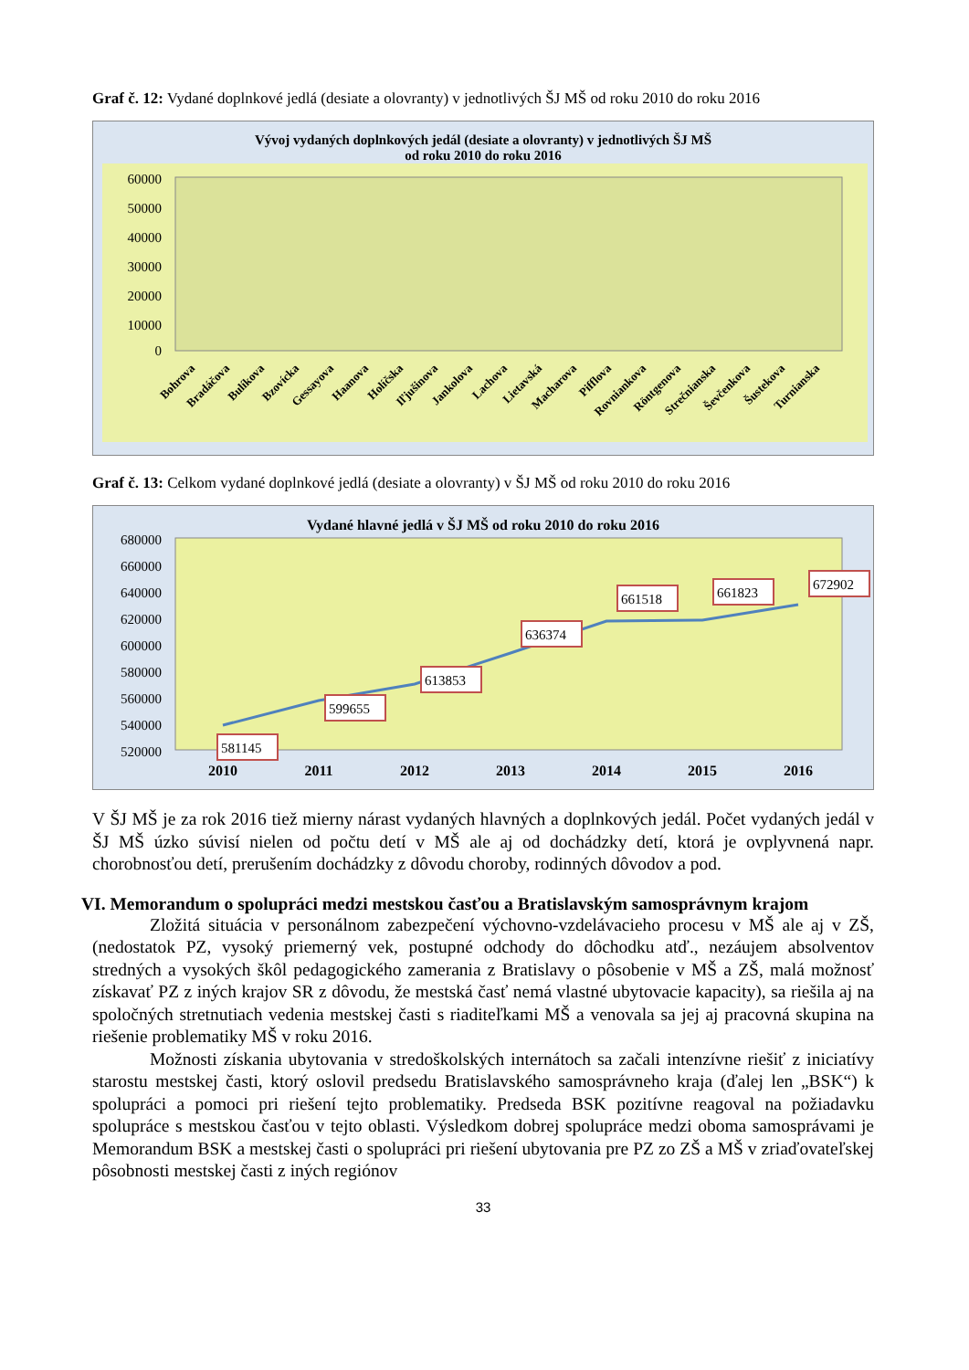Graf č. 12: Vydané doplnkové jedlá (desiate a olovranty) v jednotlivých ŠJ MŠ od roku 2010 do roku 2016
Vývoj vydaných doplnkových jedál (desiate a olovranty) v jednotlivých ŠJ MŠ
od roku 2010 do roku 2016
60000
50000
40000
30000
20000
10000
0
Bohrova
Bradáčova
Bulíkova
Bzovícka
Gessayova
Haanova
Holíčska
Iľjušinova
Jankolova
Lachova
Lietavská
Macharova
Pifflova
Rovniankova
Röntgenova
Strečnianska
Ševčenkova
Šustekova
Turnianska
Graf č. 13: Celkom vydané doplnkové jedlá (desiate a olovranty) v ŠJ MŠ od roku 2010 do roku 2016
Vydané hlavné jedlá v ŠJ MŠ od roku 2010 do roku 2016
680000
660000
640000
620000
600000
580000
560000
540000
520000
581145
599655
613853
636374
661518
661823
672902
2010
2011
2012
2013
2014
2015
2016
V ŠJ MŠ je za rok 2016 tiež mierny nárast vydaných hlavných a doplnkových jedál. Počet vydaných jedál v ŠJ MŠ úzko súvisí nielen od počtu detí v MŠ ale aj od dochádzky detí, ktorá je ovplyvnená napr. chorobnosťou detí, prerušením dochádzky z dôvodu choroby, rodinných dôvodov a pod.
VI. Memorandum o spolupráci medzi mestskou časťou a Bratislavským samosprávnym krajom
Zložitá situácia v personálnom zabezpečení výchovno-vzdelávacieho procesu v MŠ ale aj v ZŠ, (nedostatok PZ, vysoký priemerný vek, postupné odchody do dôchodku atď., nezáujem absolventov stredných a vysokých škôl pedagogického zamerania z Bratislavy o pôsobenie v MŠ a ZŠ, malá možnosť získavať PZ z iných krajov SR z dôvodu, že mestská časť nemá vlastné ubytovacie kapacity), sa riešila aj na spoločných stretnutiach vedenia mestskej časti s riaditeľkami MŠ a venovala sa jej aj pracovná skupina na riešenie problematiky MŠ v roku 2016.
Možnosti získania ubytovania v stredoškolských internátoch sa začali intenzívne riešiť z iniciatívy starostu mestskej časti, ktorý oslovil predsedu Bratislavského samosprávneho kraja (ďalej len „BSK“) k spolupráci a pomoci pri riešení tejto problematiky. Predseda BSK pozitívne reagoval na požiadavku spolupráce s mestskou časťou v tejto oblasti. Výsledkom dobrej spolupráce medzi oboma samosprávami je Memorandum BSK a mestskej časti o spolupráci pri riešení ubytovania pre PZ zo ZŠ a MŠ v zriaďovateľskej pôsobnosti mestskej časti z iných regiónov
33